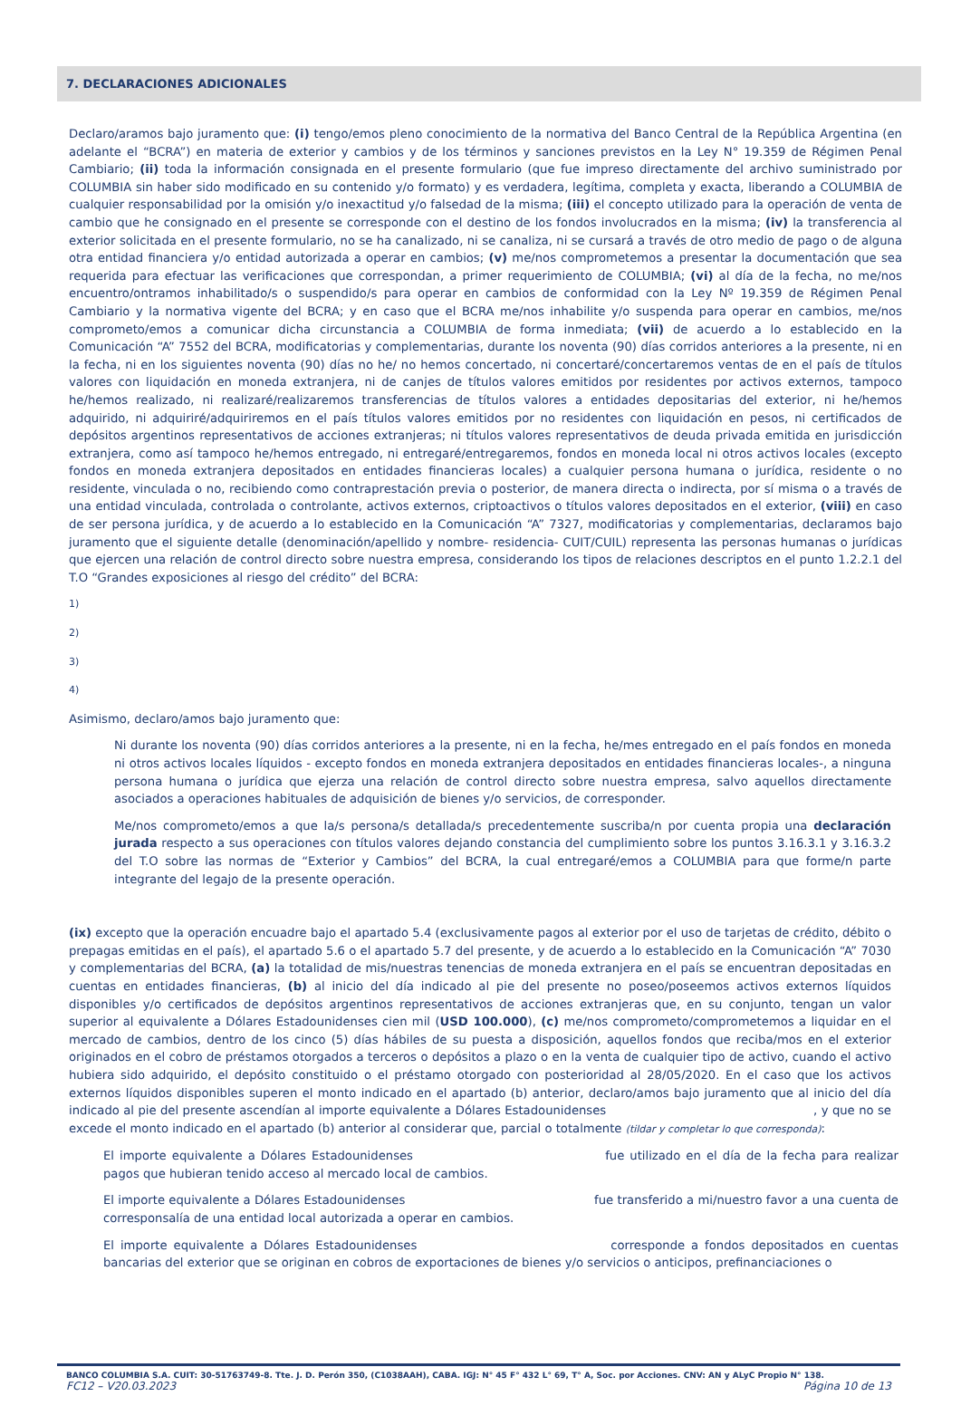7. DECLARACIONES ADICIONALES
Declaro/aramos bajo juramento que: (i) tengo/emos pleno conocimiento de la normativa del Banco Central de la República Argentina (en adelante el “BCRA”) en materia de exterior y cambios y de los términos y sanciones previstos en la Ley N° 19.359 de Régimen Penal Cambiario; (ii) toda la información consignada en el presente formulario (que fue impreso directamente del archivo suministrado por COLUMBIA sin haber sido modificado en su contenido y/o formato) y es verdadera, legítima, completa y exacta, liberando a COLUMBIA de cualquier responsabilidad por la omisión y/o inexactitud y/o falsedad de la misma; (iii) el concepto utilizado para la operación de venta de cambio que he consignado en el presente se corresponde con el destino de los fondos involucrados en la misma; (iv) la transferencia al exterior solicitada en el presente formulario, no se ha canalizado, ni se canaliza, ni se cursará a través de otro medio de pago o de alguna otra entidad financiera y/o entidad autorizada a operar en cambios; (v) me/nos comprometemos a presentar la documentación que sea requerida para efectuar las verificaciones que correspondan, a primer requerimiento de COLUMBIA; (vi) al día de la fecha, no me/nos encuentro/ontramos inhabilitado/s o suspendido/s para operar en cambios de conformidad con la Ley Nº 19.359 de Régimen Penal Cambiario y la normativa vigente del BCRA; y en caso que el BCRA me/nos inhabilite y/o suspenda para operar en cambios, me/nos comprometo/emos a comunicar dicha circunstancia a COLUMBIA de forma inmediata; (vii) de acuerdo a lo establecido en la Comunicación “A” 7552 del BCRA, modificatorias y complementarias, durante los noventa (90) días corridos anteriores a la presente, ni en la fecha, ni en los siguientes noventa (90) días no he/ no hemos concertado, ni concertaré/concertaremos ventas de en el país de títulos valores con liquidación en moneda extranjera, ni de canjes de títulos valores emitidos por residentes por activos externos, tampoco he/hemos realizado, ni realizaré/realizaremos transferencias de títulos valores a entidades depositarias del exterior, ni he/hemos adquirido, ni adquiriré/adquiriremos en el país títulos valores emitidos por no residentes con liquidación en pesos, ni certificados de depósitos argentinos representativos de acciones extranjeras; ni títulos valores representativos de deuda privada emitida en jurisdicción extranjera, como así tampoco he/hemos entregado, ni entregaré/entregaremos, fondos en moneda local ni otros activos locales (excepto fondos en moneda extranjera depositados en entidades financieras locales) a cualquier persona humana o jurídica, residente o no residente, vinculada o no, recibiendo como contraprestación previa o posterior, de manera directa o indirecta, por sí misma o a través de una entidad vinculada, controlada o controlante, activos externos, criptoactivos o títulos valores depositados en el exterior, (viii) en caso de ser persona jurídica, y de acuerdo a lo establecido en la Comunicación “A” 7327, modificatorias y complementarias, declaramos bajo juramento que el siguiente detalle (denominación/apellido y nombre- residencia- CUIT/CUIL) representa las personas humanas o jurídicas que ejercen una relación de control directo sobre nuestra empresa, considerando los tipos de relaciones descriptos en el punto 1.2.2.1 del T.O “Grandes exposiciones al riesgo del crédito” del BCRA:
1)
2)
3)
4)
Asimismo, declaro/amos bajo juramento que:
Ni durante los noventa (90) días corridos anteriores a la presente, ni en la fecha, he/mes entregado en el país fondos en moneda ni otros activos locales líquidos - excepto fondos en moneda extranjera depositados en entidades financieras locales-, a ninguna persona humana o jurídica que ejerza una relación de control directo sobre nuestra empresa, salvo aquellos directamente asociados a operaciones habituales de adquisición de bienes y/o servicios, de corresponder.
Me/nos comprometo/emos a que la/s persona/s detallada/s precedentemente suscriba/n por cuenta propia una declaración jurada respecto a sus operaciones con títulos valores dejando constancia del cumplimiento sobre los puntos 3.16.3.1 y 3.16.3.2 del T.O sobre las normas de “Exterior y Cambios” del BCRA, la cual entregaré/emos a COLUMBIA para que forme/n parte integrante del legajo de la presente operación.
(ix) excepto que la operación encuadre bajo el apartado 5.4 (exclusivamente pagos al exterior por el uso de tarjetas de crédito, débito o prepagas emitidas en el país), el apartado 5.6 o el apartado 5.7 del presente, y de acuerdo a lo establecido en la Comunicación “A” 7030 y complementarias del BCRA, (a) la totalidad de mis/nuestras tenencias de moneda extranjera en el país se encuentran depositadas en cuentas en entidades financieras, (b) al inicio del día indicado al pie del presente no poseo/poseemos activos externos líquidos disponibles y/o certificados de depósitos argentinos representativos de acciones extranjeras que, en su conjunto, tengan un valor superior al equivalente a Dólares Estadounidenses cien mil (USD 100.000), (c) me/nos comprometo/comprometemos a liquidar en el mercado de cambios, dentro de los cinco (5) días hábiles de su puesta a disposición, aquellos fondos que reciba/mos en el exterior originados en el cobro de préstamos otorgados a terceros o depósitos a plazo o en la venta de cualquier tipo de activo, cuando el activo hubiera sido adquirido, el depósito constituido o el préstamo otorgado con posterioridad al 28/05/2020. En el caso que los activos externos líquidos disponibles superen el monto indicado en el apartado (b) anterior, declaro/amos bajo juramento que al inicio del día indicado al pie del presente ascendían al importe equivalente a Dólares Estadounidenses , y que no se excede el monto indicado en el apartado (b) anterior al considerar que, parcial o totalmente (tildar y completar lo que corresponda):
El importe equivalente a Dólares Estadounidenses fue utilizado en el día de la fecha para realizar pagos que hubieran tenido acceso al mercado local de cambios.
El importe equivalente a Dólares Estadounidenses fue transferido a mi/nuestro favor a una cuenta de corresponsalía de una entidad local autorizada a operar en cambios.
El importe equivalente a Dólares Estadounidenses corresponde a fondos depositados en cuentas bancarias del exterior que se originan en cobros de exportaciones de bienes y/o servicios o anticipos, prefinanciaciones o
BANCO COLUMBIA S.A. CUIT: 30-51763749-8. Tte. J. D. Perón 350, (C1038AAH), CABA. IGJ: N° 45 F° 432 L° 69, T° A, Soc. por Acciones. CNV: AN y ALyC Propio N° 138.
FC12 – V20.03.2023 Página 10 de 13